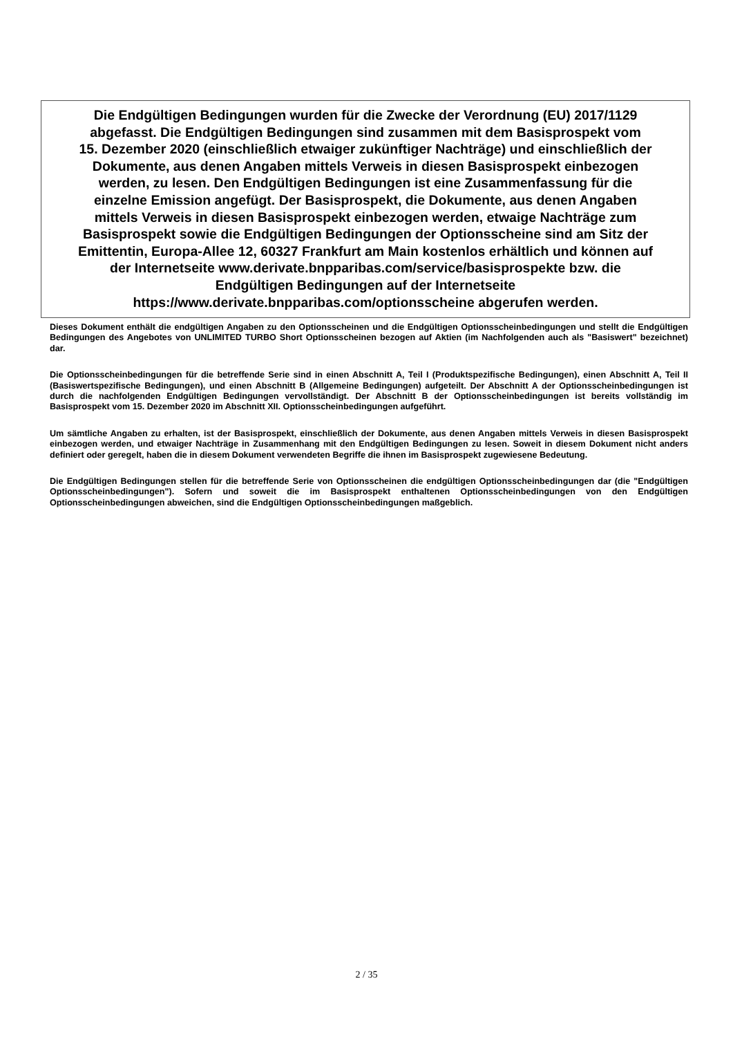Die Endgültigen Bedingungen wurden für die Zwecke der Verordnung (EU) 2017/1129
abgefasst. Die Endgültigen Bedingungen sind zusammen mit dem Basisprospekt vom
15. Dezember 2020 (einschließlich etwaiger zukünftiger Nachträge) und einschließlich der
Dokumente, aus denen Angaben mittels Verweis in diesen Basisprospekt einbezogen
werden, zu lesen. Den Endgültigen Bedingungen ist eine Zusammenfassung für die
einzelne Emission angefügt. Der Basisprospekt, die Dokumente, aus denen Angaben
mittels Verweis in diesen Basisprospekt einbezogen werden, etwaige Nachträge zum
Basisprospekt sowie die Endgültigen Bedingungen der Optionsscheine sind am Sitz der
Emittentin, Europa-Allee 12, 60327 Frankfurt am Main kostenlos erhältlich und können auf
der Internetseite www.derivate.bnpparibas.com/service/basisprospekte bzw. die
Endgültigen Bedingungen auf der Internetseite
https://www.derivate.bnpparibas.com/optionsscheine abgerufen werden.
Dieses Dokument enthält die endgültigen Angaben zu den Optionsscheinen und die Endgültigen Optionsscheinbedingungen und stellt die Endgültigen Bedingungen des Angebotes von UNLIMITED TURBO Short Optionsscheinen bezogen auf Aktien (im Nachfolgenden auch als "Basiswert" bezeichnet) dar.
Die Optionsscheinbedingungen für die betreffende Serie sind in einen Abschnitt A, Teil I (Produktspezifische Bedingungen), einen Abschnitt A, Teil II (Basiswertspezifische Bedingungen), und einen Abschnitt B (Allgemeine Bedingungen) aufgeteilt. Der Abschnitt A der Optionsscheinbedingungen ist durch die nachfolgenden Endgültigen Bedingungen vervollständigt. Der Abschnitt B der Optionsscheinbedingungen ist bereits vollständig im Basisprospekt vom 15. Dezember 2020 im Abschnitt XII. Optionsscheinbedingungen aufgeführt.
Um sämtliche Angaben zu erhalten, ist der Basisprospekt, einschließlich der Dokumente, aus denen Angaben mittels Verweis in diesen Basisprospekt einbezogen werden, und etwaiger Nachträge in Zusammenhang mit den Endgültigen Bedingungen zu lesen. Soweit in diesem Dokument nicht anders definiert oder geregelt, haben die in diesem Dokument verwendeten Begriffe die ihnen im Basisprospekt zugewiesene Bedeutung.
Die Endgültigen Bedingungen stellen für die betreffende Serie von Optionsscheinen die endgültigen Optionsscheinbedingungen dar (die "Endgültigen Optionsscheinbedingungen"). Sofern und soweit die im Basisprospekt enthaltenen Optionsscheinbedingungen von den Endgültigen Optionsscheinbedingungen abweichen, sind die Endgültigen Optionsscheinbedingungen maßgeblich.
2 / 35